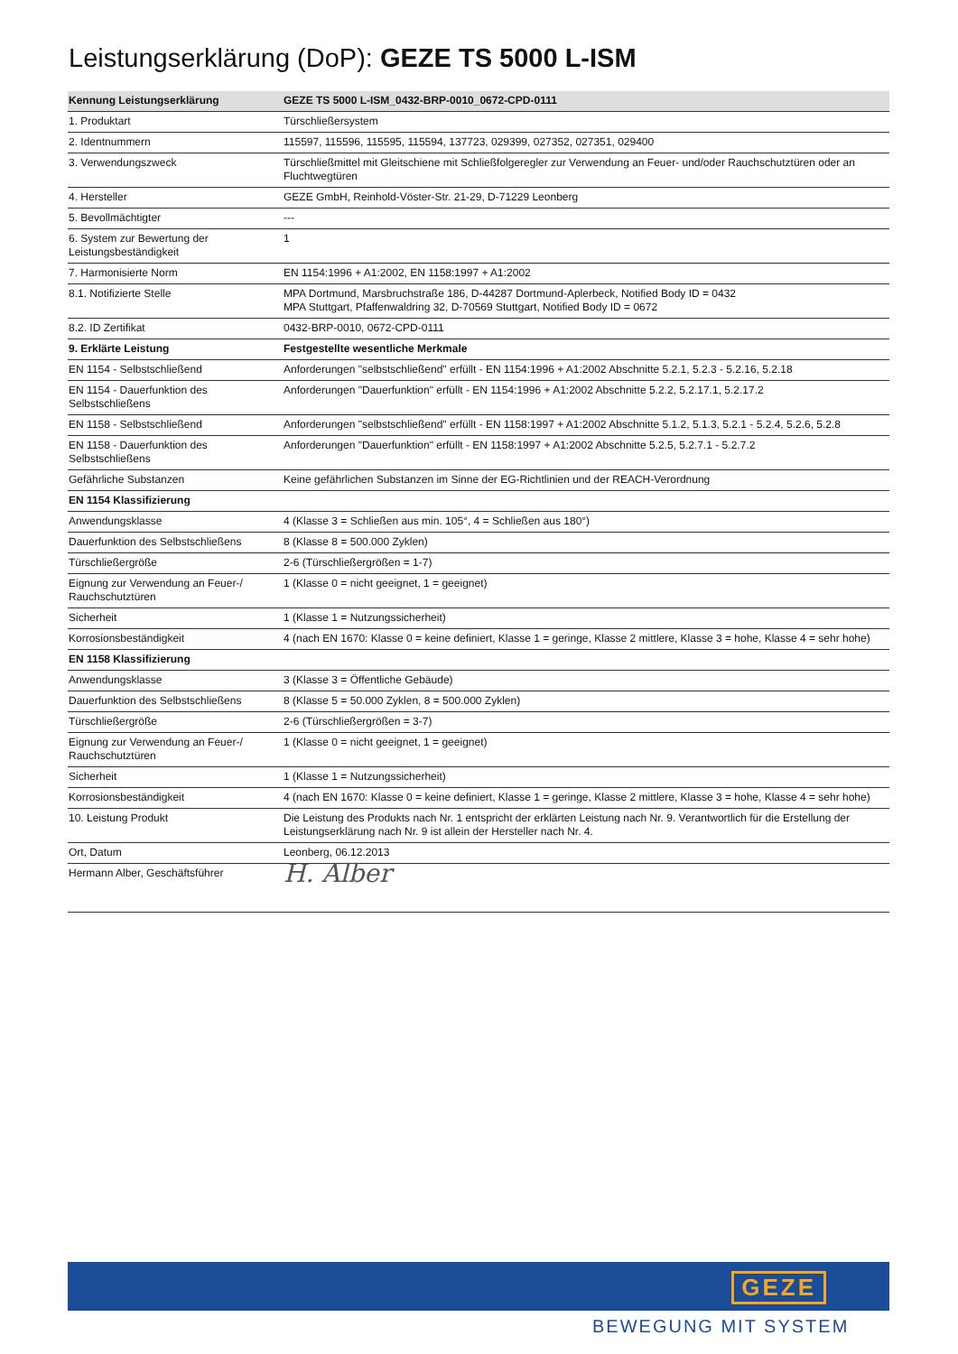Leistungserklärung (DoP): GEZE TS 5000 L-ISM
| Kennung Leistungserklärung | GEZE TS 5000 L-ISM_0432-BRP-0010_0672-CPD-0111 |
| --- | --- |
| 1. Produktart | Türschließersystem |
| 2. Identnummern | 115597, 115596, 115595, 115594, 137723, 029399, 027352, 027351, 029400 |
| 3. Verwendungszweck | Türschließmittel mit Gleitschiene mit Schließfolgeregler zur Verwendung an Feuer- und/oder Rauchschutztüren oder an Fluchtwegtüren |
| 4. Hersteller | GEZE GmbH, Reinhold-Vöster-Str. 21-29, D-71229 Leonberg |
| 5. Bevollmächtigter | --- |
| 6. System zur Bewertung der Leistungsbeständigkeit | 1 |
| 7. Harmonisierte Norm | EN 1154:1996 + A1:2002, EN 1158:1997 + A1:2002 |
| 8.1. Notifizierte Stelle | MPA Dortmund, Marsbruchstraße 186, D-44287 Dortmund-Aplerbeck, Notified Body ID = 0432 MPA Stuttgart, Pfaffenwaldring 32, D-70569 Stuttgart, Notified Body ID = 0672 |
| 8.2. ID Zertifikat | 0432-BRP-0010, 0672-CPD-0111 |
| 9. Erklärte Leistung | Festgestellte wesentliche Merkmale |
| EN 1154 - Selbstschließend | Anforderungen "selbstschließend" erfüllt - EN 1154:1996 + A1:2002 Abschnitte 5.2.1, 5.2.3 - 5.2.16, 5.2.18 |
| EN 1154 - Dauerfunktion des Selbstschließens | Anforderungen "Dauerfunktion" erfüllt - EN 1154:1996 + A1:2002 Abschnitte 5.2.2, 5.2.17.1, 5.2.17.2 |
| EN 1158 - Selbstschließend | Anforderungen "selbstschließend" erfüllt - EN 1158:1997 + A1:2002 Abschnitte 5.1.2, 5.1.3, 5.2.1 - 5.2.4, 5.2.6, 5.2.8 |
| EN 1158 - Dauerfunktion des Selbstschließens | Anforderungen "Dauerfunktion" erfüllt - EN 1158:1997 + A1:2002 Abschnitte 5.2.5, 5.2.7.1 - 5.2.7.2 |
| Gefährliche Substanzen | Keine gefährlichen Substanzen im Sinne der EG-Richtlinien und der REACH-Verordnung |
| EN 1154 Klassifizierung | |
| Anwendungsklasse | 4 (Klasse 3 = Schließen aus min. 105°, 4 = Schließen aus 180°) |
| Dauerfunktion des Selbstschließens | 8 (Klasse 8 = 500.000 Zyklen) |
| Türschließergröße | 2-6 (Türschließergrößen = 1-7) |
| Eignung zur Verwendung an Feuer-/ Rauchschutztüren | 1 (Klasse 0 = nicht geeignet, 1 = geeignet) |
| Sicherheit | 1 (Klasse 1 = Nutzungssicherheit) |
| Korrosionsbeständigkeit | 4 (nach EN 1670: Klasse 0 = keine definiert, Klasse 1 = geringe, Klasse 2 mittlere, Klasse 3 = hohe, Klasse 4 = sehr hohe) |
| EN 1158 Klassifizierung | |
| Anwendungsklasse | 3 (Klasse 3 = Öffentliche Gebäude) |
| Dauerfunktion des Selbstschließens | 8 (Klasse 5 = 50.000 Zyklen, 8 = 500.000 Zyklen) |
| Türschließergröße | 2-6 (Türschließergrößen = 3-7) |
| Eignung zur Verwendung an Feuer-/ Rauchschutztüren | 1 (Klasse 0 = nicht geeignet, 1 = geeignet) |
| Sicherheit | 1 (Klasse 1 = Nutzungssicherheit) |
| Korrosionsbeständigkeit | 4 (nach EN 1670: Klasse 0 = keine definiert, Klasse 1 = geringe, Klasse 2 mittlere, Klasse 3 = hohe, Klasse 4 = sehr hohe) |
| 10. Leistung Produkt | Die Leistung des Produkts nach Nr. 1 entspricht der erklärten Leistung nach Nr. 9. Verantwortlich für die Erstellung der Leistungserklärung nach Nr. 9 ist allein der Hersteller nach Nr. 4. |
| Ort, Datum | Leonberg, 06.12.2013 |
| Hermann Alber, Geschäftsführer | H. Alber |
GEZE
BEWEGUNG MIT SYSTEM